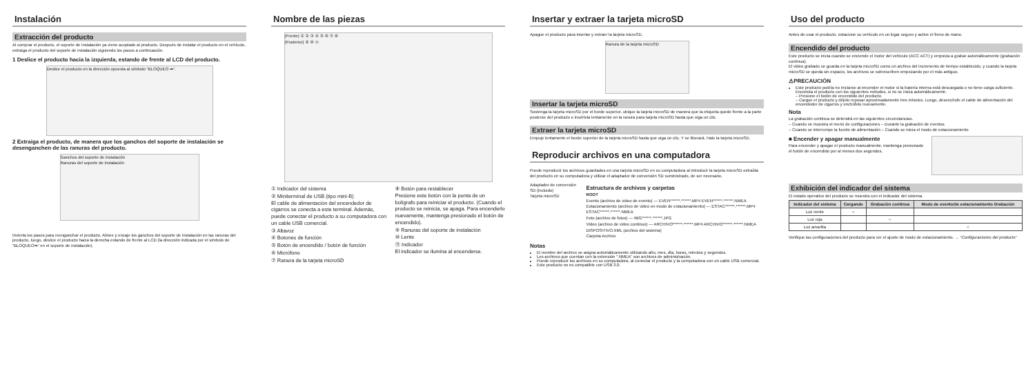Instalación
Extracción del producto
Al comprar el producto, el soporte de instalación ya viene acoplado al producto. Después de instalar el producto en el vehículo, extraiga el producto del soporte de instalación siguiendo los pasos a continuación.
1 Deslice el producto hacia la izquierda, estando de frente al LCD del producto.
Deslice el producto en la dirección opuesta al símbolo “BLOQUEO ➡”.
2 Extraiga el producto, de manera que los ganchos del soporte de instalación se desenganchen de las ranuras del producto.
Ganchos del soporte de instalación
Ranuras del soporte de instalación
Invierta los pasos para reenganchar el producto. Alinee y encaje los ganchos del soporte de instalación en las ranuras del producto, luego, deslice el producto hacia la derecha estando de frente al LCD (la dirección indicada por el símbolo de “BLOQUEO➡” en el soporte de instalación).
Nombre de las piezas
(Frente) ① ② ③ ④ ⑤ ⑥ ⑦ ⑧
(Posterior) ⑨ ⑩ ⑪
① Indicador del sistema
② Miniterminal de USB (tipo mini-B)
El cable de alimentación del encendedor de cigarros se conecta a este terminal. Además, puede conectar el producto a su computadora con un cable USB comercial.
③ Altavoz
④ Botones de función
⑤ Botón de encendido / botón de función
⑥ Micrófono
⑦ Ranura de la tarjeta microSD
⑧ Botón para restablecer
Presione este botón con la punta de un bolígrafo para reiniciar el producto. (Cuando el producto se reinicia, se apaga. Para encenderlo nuevamente, mantenga presionado el botón de encendido).
⑨ Ranuras del soporte de instalación
⑩ Lente
⑪ Indicador
El indicador se ilumina al encenderse.
Insertar y extraer la tarjeta microSD
Apague el producto para insertar y extraer la tarjeta microSD.
Ranura de la tarjeta microSD
Insertar la tarjeta microSD
Sostenga la tarjeta microSD por el borde superior, ubique la tarjeta microSD de manera que la etiqueta quede frente a la parte posterior del producto e insértela lentamente en la ranura para tarjeta microSD hasta que oiga un clic.
Extraer la tarjeta microSD
Empuje lentamente el borde superior de la tarjeta microSD hasta que oiga un clic. Y se liberará. Hale la tarjeta microSD.
Reproducir archivos en una computadora
Puede reproducir los archivos guardados en una tarjeta microSD en su computadora al introducir la tarjeta microSD extraída del producto en su computadora y utilizar el adaptador de conversión SD suministrado, de ser necesario.
Adaptador de conversión SD (incluido)
Tarjeta microSD
Estructura de archivos y carpetas
ROOT
Evento (archivo de video de evento) — EVEN******.******.MP4 EVEN******.******.NMEA
Estacionamiento (archivo de video en modo de estacionamiento) — ESTAC******.******.MP4 ESTAC******.******.NMEA
Foto (archivo de fotos) — IMG******.******.JPG
Video (archivo de video continuo) — ARCHIVO******.******.MP4 ARCHIVO******.******.NMEA
DISPOSITIVO.XML (archivo del sistema)
Carpeta Archivo
Notas
El nombre del archivo se asigna automáticamente utilizando año, mes, día, horas, minutos y segundos.
Los archivos que cuentan con la extensión “.NMEA” son archivos de administración.
Puede reproducir los archivos en su computadora, al conectar el producto y la computadora con un cable USB comercial.
Este producto no es compatible con USB 3.0.
Uso del producto
Antes de usar el producto, estacione su vehículo en un lugar seguro y active el freno de mano.
Encendido del producto
Este producto se inicia cuando se enciende el motor del vehículo (ACC ACT) y empieza a grabar automáticamente (grabación continua).
El video grabado se guarda en la tarjeta microSD como un archivo del incremento de tiempo establecido, y cuando la tarjeta microSD se queda sin espacio, los archivos se sobrescriben empezando por el más antiguo.
⚠PRECAUCIÓN
Este producto podría no iniciarse al encender el motor si la batería interna está descargada o no tiene carga suficiente.
Encienda el producto con los siguientes métodos, si no se inicia automáticamente.
– Presione el botón de encendido del producto.
– Cargue el producto y déjelo reposar aproximadamente tres minutos. Luego, desenchufe el cable de alimentación del encendedor de cigarros y enchúfelo nuevamente.
Nota
La grabación continua se detendrá en las siguientes circunstancias.
– Cuando se muestra el menú de configuraciones – Durante la grabación de eventos
– Cuando se interrumpe la fuente de alimentación – Cuando se inicia el modo de estacionamiento
■ Encender y apagar manualmente
Para encender y apagar el producto manualmente, mantenga presionado el botón de encendido por al menos dos segundos.
Exhibición del indicador del sistema
El estado operativo del producto se muestra con el indicador del sistema.
| Indicador del sistema | Cargando | Grabación continua | Modo de evento/de estacionamiento Grabación |
| --- | --- | --- | --- |
| Luz verde | ○ | | |
| Luz roja | | ○ | |
| Luz amarilla | | | ○ |
Verifique las configuraciones del producto para ver el ajuste de modo de estacionamiento. → “Configuraciones del producto”